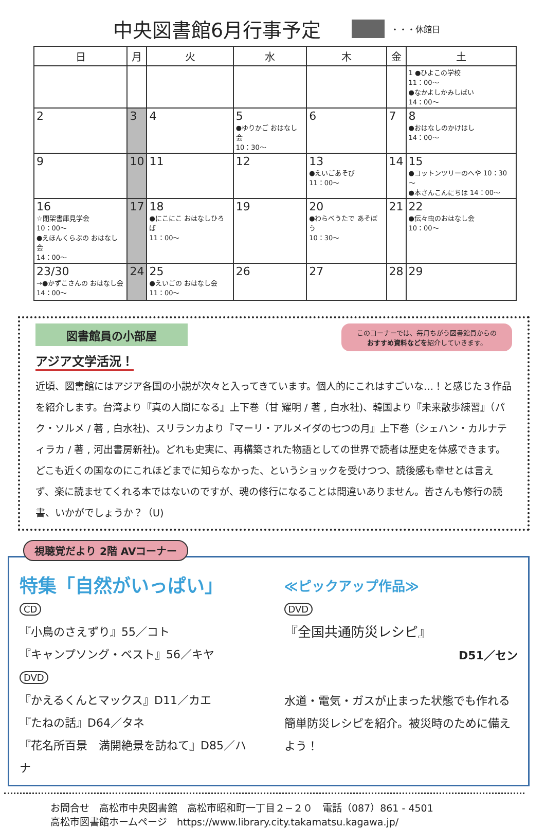中央図書館6月行事予定
・・・休館日
| 日 | 月 | 火 | 水 | 木 | 金 | 土 |
| --- | --- | --- | --- | --- | --- | --- |
| | | | | | | 1 ●ひよこの学校 11：00～ ●なかよしかみしばい 14：00～ |
| 2 | 3 | 4 | 5 ●ゆりかご おはなし会 10：30～ | 6 | 7 | 8 ●おはなしのかけはし 14：00～ |
| 9 | 10 | 11 | 12 | 13 ●えいごあそび 11：00～ | 14 | 15 ●コットンツリーのへや 10：30～ ●本さんこんにちは 14：00～ |
| 16 ☆閉架書庫見学会 10：00～ ●えほんくらぶの おはなし会 14：00～ | 17 | 18 ●にこにこ おはなしひろば 11：00～ | 19 | 20 ●わらべうたで あそぼう 10：30～ | 21 | 22 ●伝々虫のおはなし会 10：00～ |
| 23/30 →●かずこさんの おはなし会 14：00～ | 24 | 25 ●えいごの おはなし会 11：00～ | 26 | 27 | 28 | 29 |
このコーナーでは、毎月ちがう図書館員からの
おすすめ資料などを紹介していきます。
図書館員の小部屋
アジア文学活況！
近頃、図書館にはアジア各国の小説が次々と入ってきています。個人的にこれはすごいな…！と感じた３作品を紹介します。台湾より『真の人間になる』上下巻（甘 耀明 / 著 , 白水社)、韓国より『未来散歩練習』（パク・ソルメ / 著 , 白水社)、スリランカより『マーリ・アルメイダの七つの月』上下巻（シェハン・カルナティラカ / 著 , 河出書房新社)。どれも史実に、再構築された物語としての世界で読者は歴史を体感できます。どこも近くの国なのにこれほどまでに知らなかった、というショックを受けつつ、読後感も幸せとは言えず、楽に読ませてくれる本ではないのですが、魂の修行になることは間違いありません。皆さんも修行の読書、いかがでしょうか？（U)
視聴覚だより 2階 AVコーナー
特集「自然がいっぱい」
CD
『小鳥のさえずり』55／コト
『キャンプソング・ベスト』56／キヤ
DVD
『かえるくんとマックス』D11／カエ
『たねの話』D64／タネ
『花名所百景　満開絶景を訪ねて』D85／ハナ
≪ピックアップ作品≫
DVD
『全国共通防災レシピ』
D51／セン
水道・電気・ガスが止まった状態でも作れる簡単防災レシピを紹介。被災時のために備えよう！
お問合せ　高松市中央図書館　高松市昭和町一丁目２−２０　電話（087）861 - 4501
高松市図書館ホームページ　https://www.library.city.takamatsu.kagawa.jp/